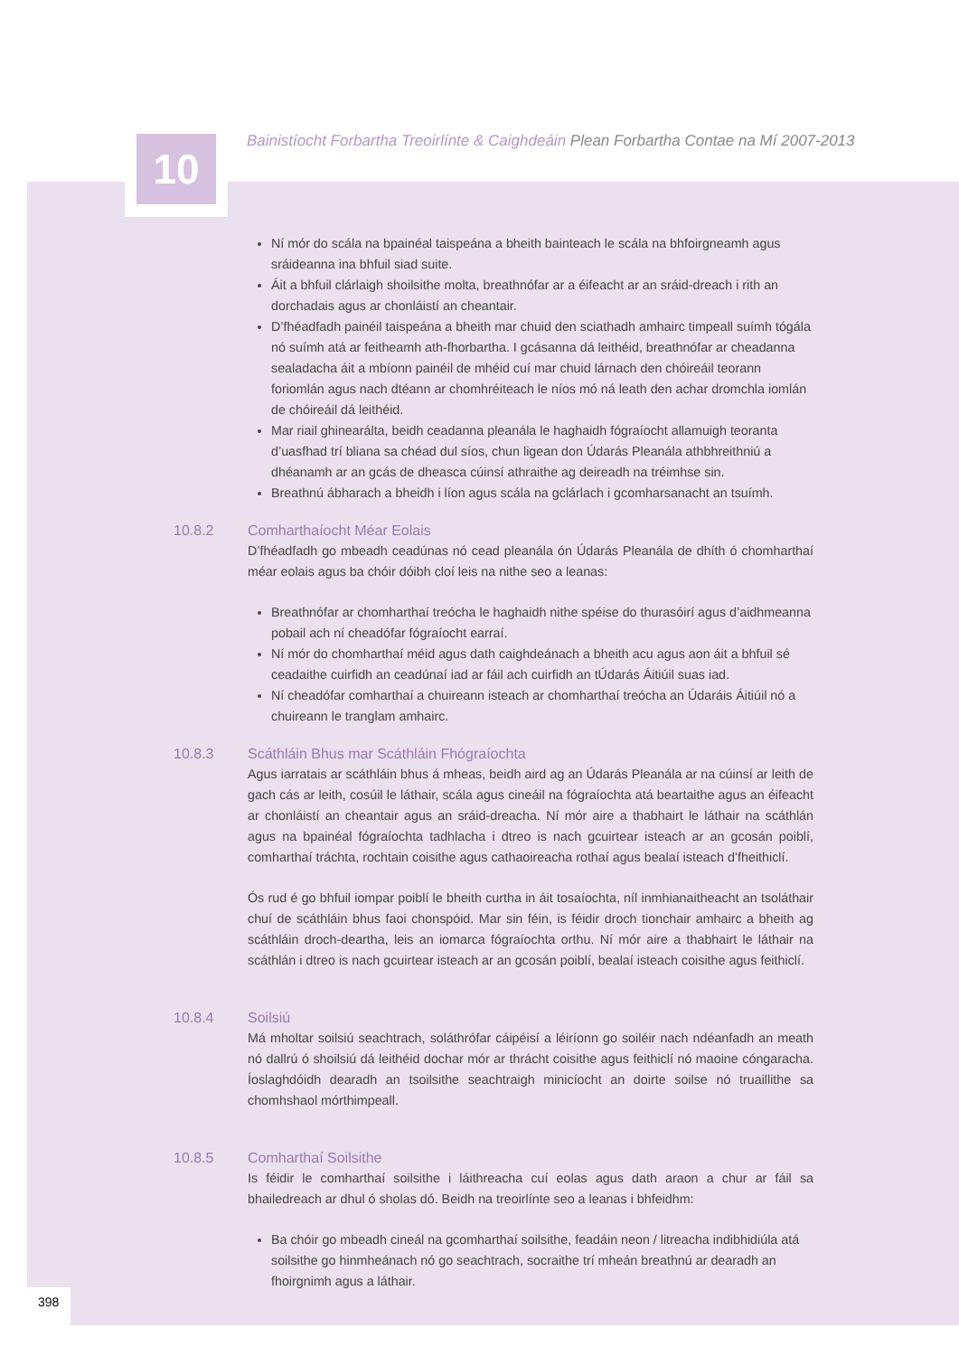10
Bainistíocht Forbartha Treoirlínte & Caighdeáin Plean Forbartha Contae na Mí 2007-2013
Ní mór do scála na bpainéal taispeána a bheith bainteach le scála na bhfoirgneamh agus sráideanna ina bhfuil siad suite.
Áit a bhfuil clárlaigh shoilsithe molta, breathnófar ar a éifeacht ar an sráid-dreach i rith an dorchadais agus ar chonláistí an cheantair.
D’fhéadfadh painéil taispeána a bheith mar chuid den sciathadh amhairc timpeall suímh tógála nó suímh atá ar feitheamh ath-fhorbartha. I gcásanna dá leithéid, breathnófar ar cheadanna sealadacha áit a mbíonn painéil de mhéid cuí mar chuid lárnach den chóireáil teorann foriomlán agus nach dtéann ar chomhréiteach le níos mó ná leath den achar dromchla iomlán de chóireáil dá leithéid.
Mar riail ghinearálta, beidh ceadanna pleanála le haghaidh fógraíocht allamuigh teoranta d’uasfhad trí bliana sa chéad dul síos, chun ligean don Údarás Pleanála athbhreithniú a dhéanamh ar an gcás de dheasca cúinsí athraithe ag deireadh na tréimhse sin.
Breathnú ábharach a bheidh i líon agus scála na gclárlach i gcomharsanacht an tsuímh.
10.8.2 Comharthaíocht Méar Eolais
D’fhéadfadh go mbeadh ceadúnas nó cead pleanála ón Údarás Pleanála de dhíth ó chomharthaí méar eolais agus ba chóir dóibh cloí leis na nithe seo a leanas:
Breathnófar ar chomharthaí treócha le haghaidh nithe spéise do thurasóirí agus d’aidhmeanna pobail ach ní cheadófar fógraíocht earraí.
Ní mór do chomharthaí méid agus dath caighdeánach a bheith acu agus aon áit a bhfuil sé ceadaithe cuirfidh an ceadúnaí iad ar fáil ach cuirfidh an tÚdarás Áitiúil suas iad.
Ní cheadófar comharthaí a chuireann isteach ar chomharthaí treócha an Údaráis Áitiúil nó a chuireann le tranglam amhairc.
10.8.3 Scáthláin Bhus mar Scáthláin Fhógraíochta
Agus iarratais ar scáthláin bhus á mheas, beidh aird ag an Údarás Pleanála ar na cúinsí ar leith de gach cás ar leith, cosúil le láthair, scála agus cineáil na fógraíochta atá beartaithe agus an éifeacht ar chonláistí an cheantair agus an sráid-dreacha. Ní mór aire a thabhairt le láthair na scáthlán agus na bpainéal fógraíochta tadhlacha i dtreo is nach gcuirtear isteach ar an gcosán poiblí, comharthaí tráchta, rochtain coisithe agus cathaoireacha rothaí agus bealaí isteach d’fheithiclí.
Ós rud é go bhfuil iompar poiblí le bheith curtha in áit tosaíochta, níl inmhianaitheacht an tsoláthair chuí de scáthláin bhus faoi chonspóid. Mar sin féin, is féidir droch tionchair amhairc a bheith ag scáthláin droch-deartha, leis an iomarca fógraíochta orthu. Ní mór aire a thabhairt le láthair na scáthlán i dtreo is nach gcuirtear isteach ar an gcosán poiblí, bealaí isteach coisithe agus feithiclí.
10.8.4 Soilsiú
Má mholtar soilsiú seachtrach, soláthrófar cáipéisí a léiríonn go soiléir nach ndéanfadh an meath nó dallrú ó shoilsiú dá leithéid dochar mór ar thrácht coisithe agus feithiclí nó maoine cóngaracha. Íoslaghdóidh dearadh an tsoilsithe seachtraigh minicíocht an doirte soilse nó truaillithe sa chomhshaol mórthimpeall.
10.8.5 Comharthaí Soilsithe
Is féidir le comharthaí soilsithe i láithreacha cuí eolas agus dath araon a chur ar fáil sa bhailedreach ar dhul ó sholas dó. Beidh na treoirlínte seo a leanas i bhfeidhm:
Ba chóir go mbeadh cineál na gcomharthaí soilsithe, feadáin neon / litreacha indibhidiúla atá soilsithe go hinmheánach nó go seachtrach, socraithe trí mheán breathnú ar dearadh an fhoirgnimh agus a láthair.
398